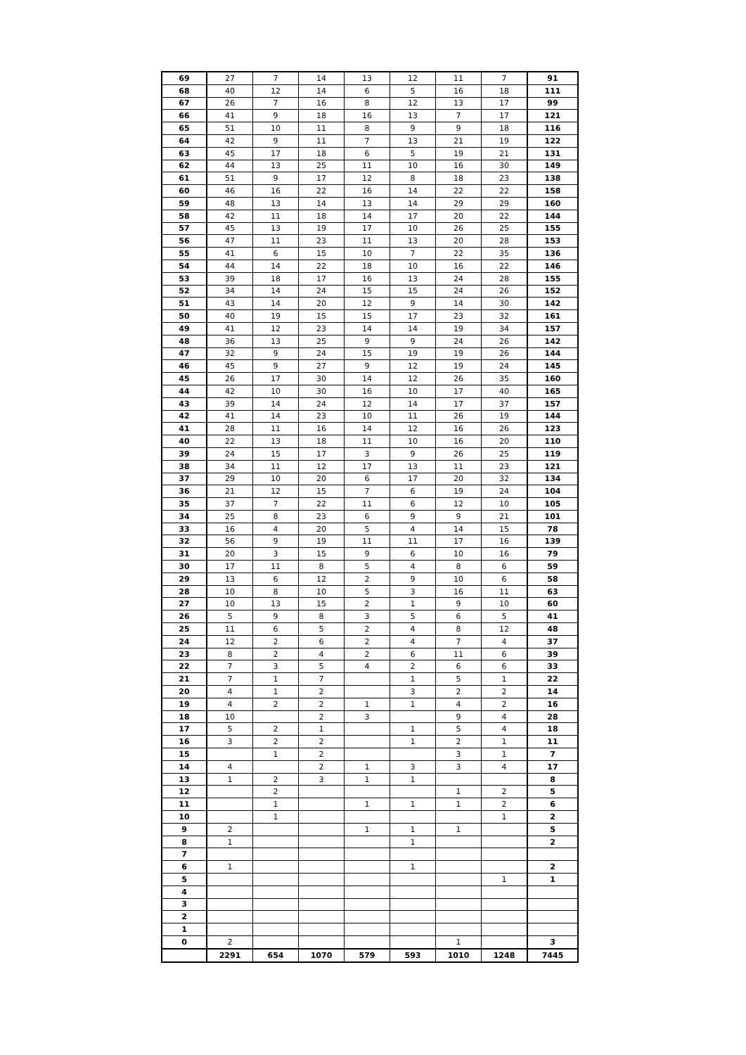| 69 | 27 | 7 | 14 | 13 | 12 | 11 | 7 | 91 |
| 68 | 40 | 12 | 14 | 6 | 5 | 16 | 18 | 111 |
| 67 | 26 | 7 | 16 | 8 | 12 | 13 | 17 | 99 |
| 66 | 41 | 9 | 18 | 16 | 13 | 7 | 17 | 121 |
| 65 | 51 | 10 | 11 | 8 | 9 | 9 | 18 | 116 |
| 64 | 42 | 9 | 11 | 7 | 13 | 21 | 19 | 122 |
| 63 | 45 | 17 | 18 | 6 | 5 | 19 | 21 | 131 |
| 62 | 44 | 13 | 25 | 11 | 10 | 16 | 30 | 149 |
| 61 | 51 | 9 | 17 | 12 | 8 | 18 | 23 | 138 |
| 60 | 46 | 16 | 22 | 16 | 14 | 22 | 22 | 158 |
| 59 | 48 | 13 | 14 | 13 | 14 | 29 | 29 | 160 |
| 58 | 42 | 11 | 18 | 14 | 17 | 20 | 22 | 144 |
| 57 | 45 | 13 | 19 | 17 | 10 | 26 | 25 | 155 |
| 56 | 47 | 11 | 23 | 11 | 13 | 20 | 28 | 153 |
| 55 | 41 | 6 | 15 | 10 | 7 | 22 | 35 | 136 |
| 54 | 44 | 14 | 22 | 18 | 10 | 16 | 22 | 146 |
| 53 | 39 | 18 | 17 | 16 | 13 | 24 | 28 | 155 |
| 52 | 34 | 14 | 24 | 15 | 15 | 24 | 26 | 152 |
| 51 | 43 | 14 | 20 | 12 | 9 | 14 | 30 | 142 |
| 50 | 40 | 19 | 15 | 15 | 17 | 23 | 32 | 161 |
| 49 | 41 | 12 | 23 | 14 | 14 | 19 | 34 | 157 |
| 48 | 36 | 13 | 25 | 9 | 9 | 24 | 26 | 142 |
| 47 | 32 | 9 | 24 | 15 | 19 | 19 | 26 | 144 |
| 46 | 45 | 9 | 27 | 9 | 12 | 19 | 24 | 145 |
| 45 | 26 | 17 | 30 | 14 | 12 | 26 | 35 | 160 |
| 44 | 42 | 10 | 30 | 16 | 10 | 17 | 40 | 165 |
| 43 | 39 | 14 | 24 | 12 | 14 | 17 | 37 | 157 |
| 42 | 41 | 14 | 23 | 10 | 11 | 26 | 19 | 144 |
| 41 | 28 | 11 | 16 | 14 | 12 | 16 | 26 | 123 |
| 40 | 22 | 13 | 18 | 11 | 10 | 16 | 20 | 110 |
| 39 | 24 | 15 | 17 | 3 | 9 | 26 | 25 | 119 |
| 38 | 34 | 11 | 12 | 17 | 13 | 11 | 23 | 121 |
| 37 | 29 | 10 | 20 | 6 | 17 | 20 | 32 | 134 |
| 36 | 21 | 12 | 15 | 7 | 6 | 19 | 24 | 104 |
| 35 | 37 | 7 | 22 | 11 | 6 | 12 | 10 | 105 |
| 34 | 25 | 8 | 23 | 6 | 9 | 9 | 21 | 101 |
| 33 | 16 | 4 | 20 | 5 | 4 | 14 | 15 | 78 |
| 32 | 56 | 9 | 19 | 11 | 11 | 17 | 16 | 139 |
| 31 | 20 | 3 | 15 | 9 | 6 | 10 | 16 | 79 |
| 30 | 17 | 11 | 8 | 5 | 4 | 8 | 6 | 59 |
| 29 | 13 | 6 | 12 | 2 | 9 | 10 | 6 | 58 |
| 28 | 10 | 8 | 10 | 5 | 3 | 16 | 11 | 63 |
| 27 | 10 | 13 | 15 | 2 | 1 | 9 | 10 | 60 |
| 26 | 5 | 9 | 8 | 3 | 5 | 6 | 5 | 41 |
| 25 | 11 | 6 | 5 | 2 | 4 | 8 | 12 | 48 |
| 24 | 12 | 2 | 6 | 2 | 4 | 7 | 4 | 37 |
| 23 | 8 | 2 | 4 | 2 | 6 | 11 | 6 | 39 |
| 22 | 7 | 3 | 5 | 4 | 2 | 6 | 6 | 33 |
| 21 | 7 | 1 | 7 | | 1 | 5 | 1 | 22 |
| 20 | 4 | 1 | 2 | | 3 | 2 | 2 | 14 |
| 19 | 4 | 2 | 2 | 1 | 1 | 4 | 2 | 16 |
| 18 | 10 | | 2 | 3 | | 9 | 4 | 28 |
| 17 | 5 | 2 | 1 | | 1 | 5 | 4 | 18 |
| 16 | 3 | 2 | 2 | | 1 | 2 | 1 | 11 |
| 15 | | 1 | 2 | | | 3 | 1 | 7 |
| 14 | 4 | | 2 | 1 | 3 | 3 | 4 | 17 |
| 13 | 1 | 2 | 3 | 1 | 1 | | | 8 |
| 12 | | 2 | | | | 1 | 2 | 5 |
| 11 | | 1 | | 1 | 1 | 1 | 2 | 6 |
| 10 | | 1 | | | | | 1 | 2 |
| 9 | 2 | | | 1 | 1 | 1 | | 5 |
| 8 | 1 | | | | 1 | | | 2 |
| 7 | | | | | | | | |
| 6 | 1 | | | | 1 | | | 2 |
| 5 | | | | | | | 1 | 1 |
| 4 | | | | | | | | |
| 3 | | | | | | | | |
| 2 | | | | | | | | |
| 1 | | | | | | | | |
| 0 | 2 | | | | | 1 | | 3 |
| | 2291 | 654 | 1070 | 579 | 593 | 1010 | 1248 | 7445 |